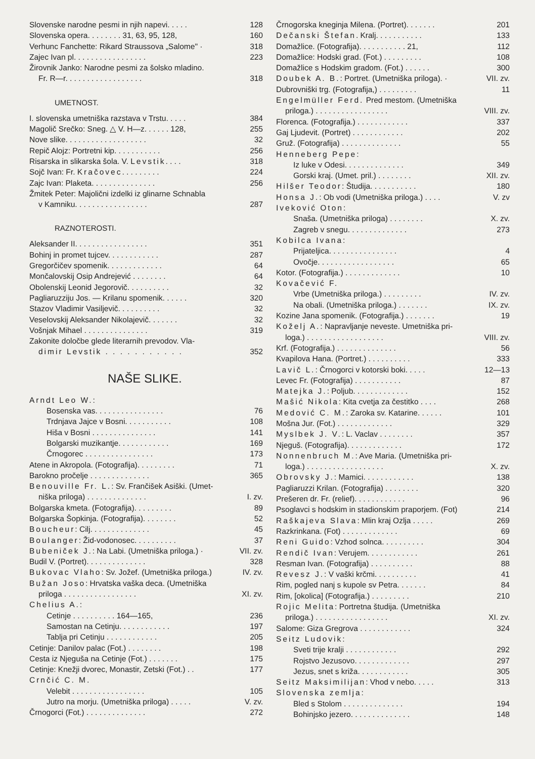Slovenske narodne pesmi in njih napevi. . . . . 128
Slovenska opera. . . . . . . . 31, 63, 95, 128, 160
Verhunc Fanchette: Rikard Straussova „Salome" · 318
Zajec Ivan pl. . . . . . . . . . . . . . . . . 223
Žirovnik Janko: Narodne pesmi za šolsko mladino.
Fr. R—r. . . . . . . . . . . . . . . . . . 318
UMETNOST.
I. slovenska umetniška razstava v Trstu. . . . . 384
Magolič Srečko: Sneg. △ V. H—z. . . . . . 128, 255
Nove slike. . . . . . . . . . . . . . . . . . . 32
Repič Alojz: Portretni kip. . . . . . . . . . . 256
Risarska in slikarska šola. V. Levstik. . . . 318
Sojč Ivan: Fr. Kračovec. . . . . . . . . 224
Zajc Ivan: Plaketa. . . . . . . . . . . . . . . 256
Žmitek Peter: Majolični izdelki iz glinarne Schnabla
v Kamniku. . . . . . . . . . . . . . . . . 287
RAZNOTEROSTI.
Aleksander II. . . . . . . . . . . . . . . . . 351
Bohinj in promet tujcev. . . . . . . . . . . . 287
Gregorčičev spomenik. . . . . . . . . . . . . 64
Mončalovskij Osip Andrejević . . . . . . . . 64
Obolenskij Leonid Jegorovič. . . . . . . . . . 32
Pagliaruzziju Jos. — Krilanu spomenik. . . . . . 320
Stazov Vladimir Vasiljevič. . . . . . . . . . 32
Veselovskij Aleksander Nikolajevič. . . . . . . 32
Vošnjak Mihael . . . . . . . . . . . . . . . 319
Zakonite določbe glede literarnih prevodov. Vla-
dimir Levstik . . . . . . . . . . . 352
NAŠE SLIKE.
Arndt Leo W.:
Bosenska vas. . . . . . . . . . . . . . . . 76
Trdnjava Jajce v Bosni. . . . . . . . . . . 108
Hiša v Bosni . . . . . . . . . . . . . . . 141
Bolgarski muzikantje. . . . . . . . . . . . 169
Črnogorec . . . . . . . . . . . . . . . . 173
Atene in Akropola. (Fotografija). . . . . . . . . 71
Barokno pročelje . . . . . . . . . . . . . . 365
Benouville Fr. L.: Sv. Frančišek Asiški. (Umet-
niška priloga) . . . . . . . . . . . . . . I. zv.
Bolgarska kmeta. (Fotografija). . . . . . . . . 89
Bolgarska Šopkinja. (Fotografija). . . . . . . . 52
Boucheur: Cilj. . . . . . . . . . . . . . 45
Boulanger: Žid-vodonosec. . . . . . . . . . 37
Bubeniček J.: Na Labi. (Umetniška priloga.) · VII. zv.
Budil V. (Portret). . . . . . . . . . . . . . 328
Bukovac Vlaho: Sv. Jožef. (Umetniška priloga.) IV. zv.
Bužan Joso: Hrvatska vaška deca. (Umetniška
priloga . . . . . . . . . . . . . . . . . XI. zv.
Chelius A.:
Cetinje . . . . . . . . . . 164—165, 236
Samostan na Cetinju. . . . . . . . . . . . 197
Tablja pri Cetinju . . . . . . . . . . . . 205
Cetinje: Danilov palac (Fot.) . . . . . . . . 198
Cesta iz Njeguša na Cetinje (Fot.) . . . . . . . 175
Cetinje: Knežji dvorec, Monastir, Zetski (Fot.) . . 177
Crnčić C. M.
Velebit . . . . . . . . . . . . . . . . . 105
Jutro na morju. (Umetniška priloga) . . . . . V. zv.
Črnogorci (Fot.) . . . . . . . . . . . . . . 272
Črnogorska kneginja Milena. (Portret). . . . . . . 201
Dečanski Štefan. Kralj. . . . . . . . . . . 133
Domažlice. (Fotografija). . . . . . . . . . . 21, 112
Domažlice: Hodski grad. (Fot.) . . . . . . . . . 108
Domažlice s Hodskim gradom. (Fot.) . . . . . . 300
Doubek A. B.: Portret. (Umetniška priloga). · VII. zv.
Dubrovniški trg. (Fotografija,) . . . . . . . . . 11
Engelmüller Ferd. Pred mestom. (Umetniška
priloga.) . . . . . . . . . . . . . . . . . VIII. zv.
Florenca. (Fotografija.) . . . . . . . . . . . . 337
Gaj Ljudevit. (Portret) . . . . . . . . . . . . 202
Gruž. (Fotografija) . . . . . . . . . . . . . . 55
Henneberg Pepe:
Iz luke v Odesi. . . . . . . . . . . . . . 349
Gorski kraj. (Umet. pril.) . . . . . . . . XII. zv.
Hilšer Teodor: Študija. . . . . . . . . . . 180
Honsa J.: Ob vodi (Umetniška priloga.) . . . . V. zv
Iveković Oton:
Snaša. (Umetniška priloga) . . . . . . . . X. zv.
Zagreb v snegu. . . . . . . . . . . . . . 273
Kobilca Ivana:
Prijateljica. . . . . . . . . . . . . . . . 4
Ovočje. . . . . . . . . . . . . . . . . . 65
Kotor. (Fotografija.) . . . . . . . . . . . . . 10
Kovačević F.
Vrbe (Umetniška priloga.) . . . . . . . . . IV. zv.
Na obali. (Umetniška priloga.) . . . . . . . IX. zv.
Kozine Jana spomenik. (Fotografija.) . . . . . . . 19
Koželj A.: Napravljanje neveste. Umetniška pri-
loga.) . . . . . . . . . . . . . . . . . . VIII. zv.
Krf. (Fotografija.) . . . . . . . . . . . . . . 56
Kvapilova Hana. (Portret.) . . . . . . . . . . 333
Lavič L.: Črnogorci v kotorski boki. . . . . 12—13
Levec Fr. (Fotografija) . . . . . . . . . . . 87
Matejka J.: Poljub. . . . . . . . . . . . . 152
Mašić Nikola: Kita cvetja za čestitko . . . . 268
Medović C. M.: Zaroka sv. Katarine. . . . . . 101
Mošna Jur. (Fot.) . . . . . . . . . . . . . 329
Myslbek J. V.: L. Vaclav . . . . . . . . 357
Njeguš. (Fotografija). . . . . . . . . . . . . 172
Nonnenbruch M.: Ave Maria. (Umetniška pri-
loga.) . . . . . . . . . . . . . . . . . . X. zv.
Obrovsky J.: Mamici. . . . . . . . . . . . 138
Pagliaruzzi Krilan. (Fotografija) . . . . . . . . 320
Prešeren dr. Fr. (relief). . . . . . . . . . . . 96
Psoglavci s hodskim in stadionskim praporjem. (Fot) 214
Raškajeva Slava: Mlin kraj Ozlja . . . . . 269
Razkrinkana. (Fot) . . . . . . . . . . . . . 69
Reni Guido: Vzhod solnca. . . . . . . . . . 304
Rendič Ivan: Verujem. . . . . . . . . . . . 261
Resman Ivan. (Fotografija) . . . . . . . . . . 88
Revesz J.: V vaški krčmi. . . . . . . . . . 41
Rim, pogled nanj s kupole sv Petra. . . . . . . 84
Rim, [okolica] (Fotografija.) . . . . . . . . . 210
Rojic Melita: Portretna študija. (Umetniška
priloga.) . . . . . . . . . . . . . . . . . XI. zv.
Salome: Giza Gregrova . . . . . . . . . . . . 324
Seitz Ludovik:
Sveti trije kralji . . . . . . . . . . . . 292
Rojstvo Jezusovo. . . . . . . . . . . . . 297
Jezus, snet s križa. . . . . . . . . . . . 305
Seitz Maksimilijan: Vhod v nebo. . . . . 313
Slovenska zemlja:
Bled s Stolom . . . . . . . . . . . . . . 194
Bohinjsko jezero. . . . . . . . . . . . . . 148